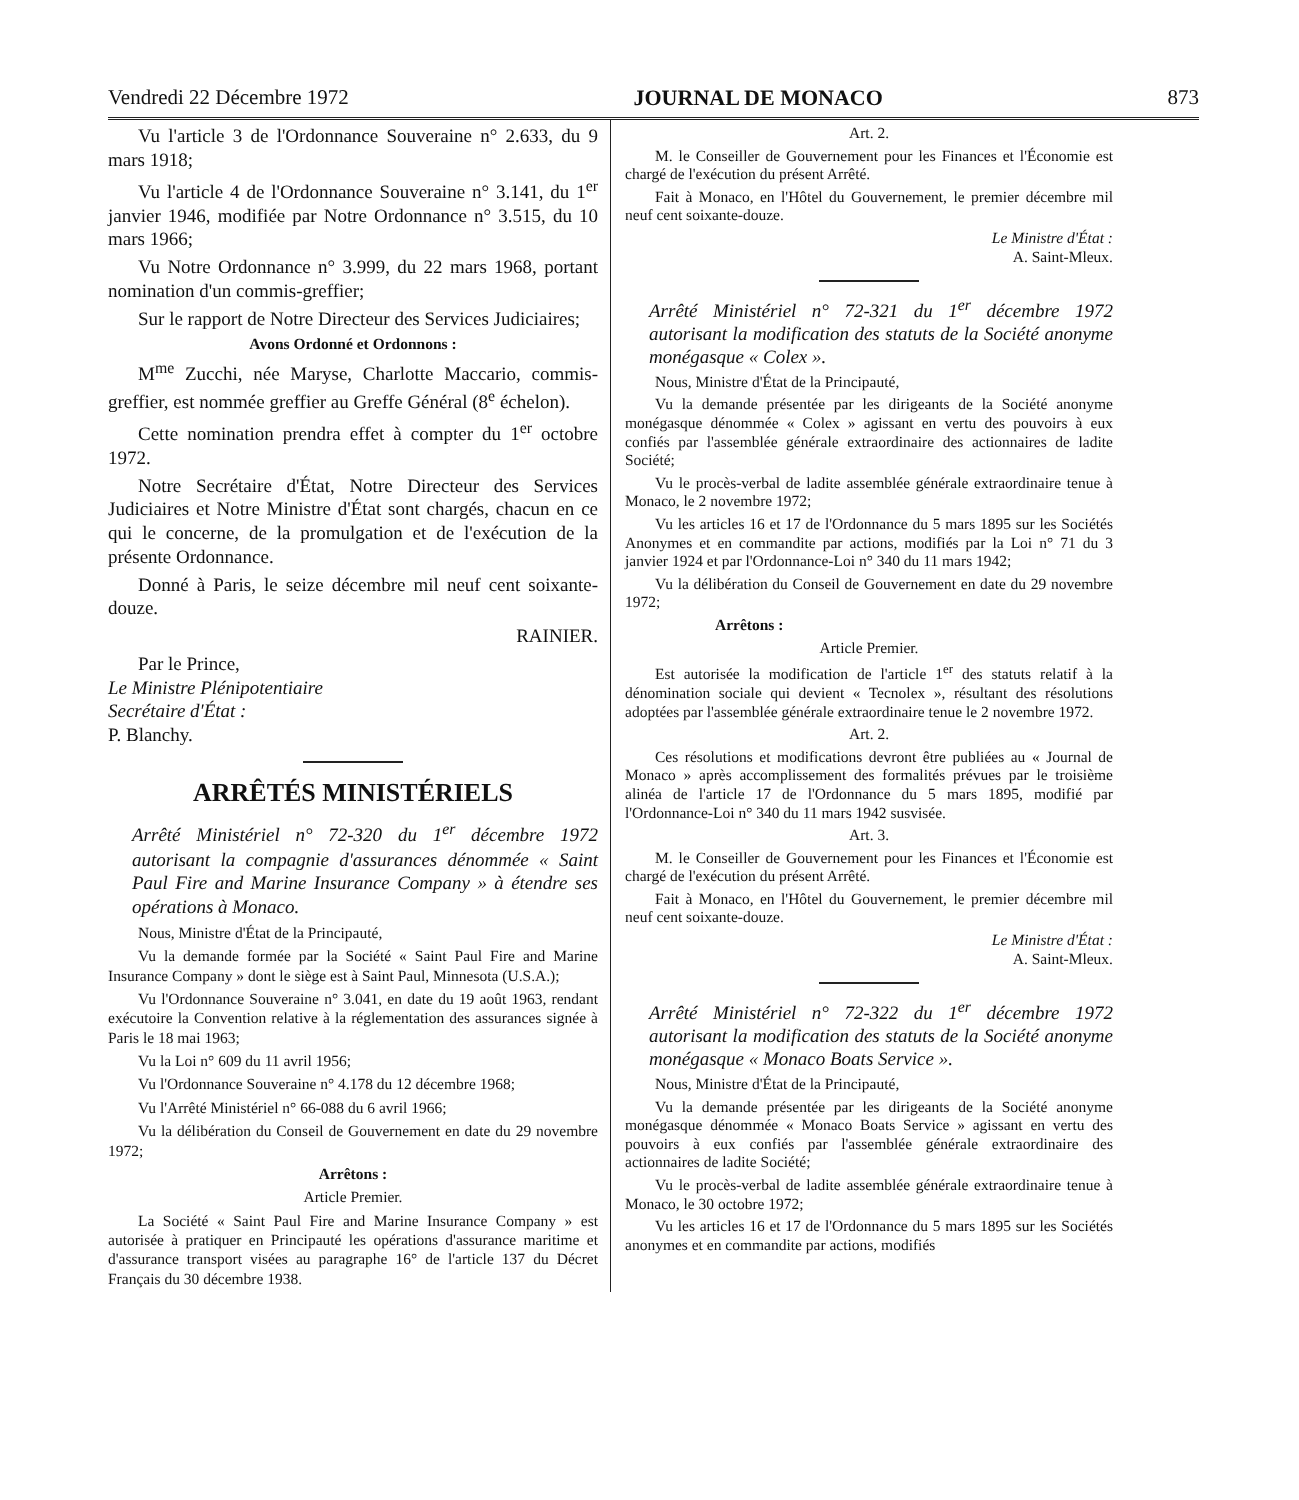Vendredi 22 Décembre 1972 JOURNAL DE MONACO 873
Vu l'article 3 de l'Ordonnance Souveraine n° 2.633, du 9 mars 1918;
Vu l'article 4 de l'Ordonnance Souveraine n° 3.141, du 1<sup>er</sup> janvier 1946, modifiée par Notre Ordonnance n° 3.515, du 10 mars 1966;
Vu Notre Ordonnance n° 3.999, du 22 mars 1968, portant nomination d'un commis-greffier;
Sur le rapport de Notre Directeur des Services Judiciaires;
Avons Ordonné et Ordonnons :
M<sup>me</sup> Zucchi, née Maryse, Charlotte Maccario, commis-greffier, est nommée greffier au Greffe Général (8<sup>e</sup> échelon).
Cette nomination prendra effet à compter du 1<sup>er</sup> octobre 1972.
Notre Secrétaire d'État, Notre Directeur des Services Judiciaires et Notre Ministre d'État sont chargés, chacun en ce qui le concerne, de la promulgation et de l'exécution de la présente Ordonnance.
Donné à Paris, le seize décembre mil neuf cent soixante-douze.
RAINIER.
Par le Prince,
Le Ministre Plénipotentiaire
Secrétaire d'État :
P. Blanchy.
ARRÊTÉS MINISTÉRIELS
Arrêté Ministériel n° 72-320 du 1<sup>er</sup> décembre 1972 autorisant la compagnie d'assurances dénommée « Saint Paul Fire and Marine Insurance Company » à étendre ses opérations à Monaco.
Nous, Ministre d'État de la Principauté,
Vu la demande formée par la Société « Saint Paul Fire and Marine Insurance Company » dont le siège est à Saint Paul, Minnesota (U.S.A.);
Vu l'Ordonnance Souveraine n° 3.041, en date du 19 août 1963, rendant exécutoire la Convention relative à la réglementation des assurances signée à Paris le 18 mai 1963;
Vu la Loi n° 609 du 11 avril 1956;
Vu l'Ordonnance Souveraine n° 4.178 du 12 décembre 1968;
Vu l'Arrêté Ministériel n° 66-088 du 6 avril 1966;
Vu la délibération du Conseil de Gouvernement en date du 29 novembre 1972;
Arrêtons :
Article Premier.
La Société « Saint Paul Fire and Marine Insurance Company » est autorisée à pratiquer en Principauté les opérations d'assurance maritime et d'assurance transport visées au paragraphe 16° de l'article 137 du Décret Français du 30 décembre 1938.
Art. 2.
M. le Conseiller de Gouvernement pour les Finances et l'Économie est chargé de l'exécution du présent Arrêté.
Fait à Monaco, en l'Hôtel du Gouvernement, le premier décembre mil neuf cent soixante-douze.
Le Ministre d'État :
A. Saint-Mleux.
Arrêté Ministériel n° 72-321 du 1<sup>er</sup> décembre 1972 autorisant la modification des statuts de la Société anonyme monégasque « Colex ».
Nous, Ministre d'État de la Principauté,
Vu la demande présentée par les dirigeants de la Société anonyme monégasque dénommée « Colex » agissant en vertu des pouvoirs à eux confiés par l'assemblée générale extraordinaire des actionnaires de ladite Société;
Vu le procès-verbal de ladite assemblée générale extraordinaire tenue à Monaco, le 2 novembre 1972;
Vu les articles 16 et 17 de l'Ordonnance du 5 mars 1895 sur les Sociétés Anonymes et en commandite par actions, modifiés par la Loi n° 71 du 3 janvier 1924 et par l'Ordonnance-Loi n° 340 du 11 mars 1942;
Vu la délibération du Conseil de Gouvernement en date du 29 novembre 1972;
Arrêtons :
Article Premier.
Est autorisée la modification de l'article 1<sup>er</sup> des statuts relatif à la dénomination sociale qui devient « Tecnolex », résultant des résolutions adoptées par l'assemblée générale extraordinaire tenue le 2 novembre 1972.
Art. 2.
Ces résolutions et modifications devront être publiées au « Journal de Monaco » après accomplissement des formalités prévues par le troisième alinéa de l'article 17 de l'Ordonnance du 5 mars 1895, modifié par l'Ordonnance-Loi n° 340 du 11 mars 1942 susvisée.
Art. 3.
M. le Conseiller de Gouvernement pour les Finances et l'Économie est chargé de l'exécution du présent Arrêté.
Fait à Monaco, en l'Hôtel du Gouvernement, le premier décembre mil neuf cent soixante-douze.
Le Ministre d'État :
A. Saint-Mleux.
Arrêté Ministériel n° 72-322 du 1<sup>er</sup> décembre 1972 autorisant la modification des statuts de la Société anonyme monégasque « Monaco Boats Service ».
Nous, Ministre d'État de la Principauté,
Vu la demande présentée par les dirigeants de la Société anonyme monégasque dénommée « Monaco Boats Service » agissant en vertu des pouvoirs à eux confiés par l'assemblée générale extraordinaire des actionnaires de ladite Société;
Vu le procès-verbal de ladite assemblée générale extraordinaire tenue à Monaco, le 30 octobre 1972;
Vu les articles 16 et 17 de l'Ordonnance du 5 mars 1895 sur les Sociétés anonymes et en commandite par actions, modifiés